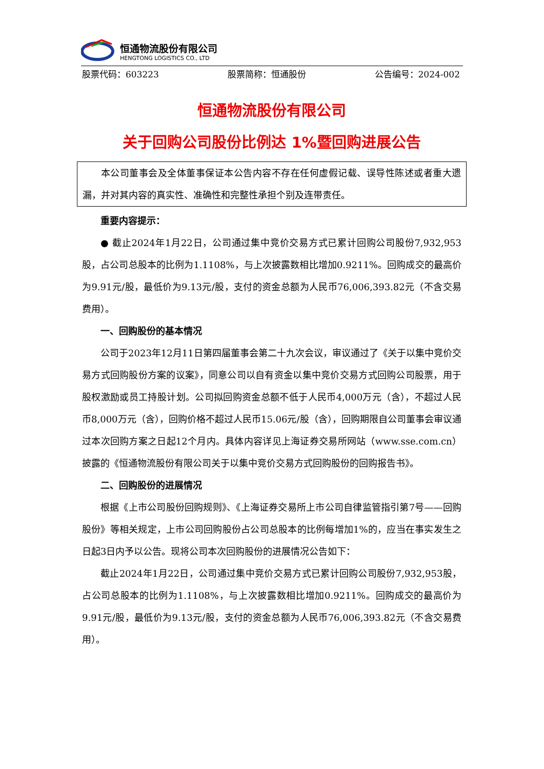恒通物流股份有限公司
HENGTONG LOGISTICS CO., LTD
股票代码：603223 股票简称：恒通股份 公告编号：2024-002
恒通物流股份有限公司
关于回购公司股份比例达 1%暨回购进展公告
本公司董事会及全体董事保证本公告内容不存在任何虚假记载、误导性陈述或者重大遗漏，并对其内容的真实性、准确性和完整性承担个别及连带责任。
重要内容提示：
● 截止2024年1月22日，公司通过集中竞价交易方式已累计回购公司股份7,932,953股，占公司总股本的比例为1.1108%，与上次披露数相比增加0.9211%。回购成交的最高价为9.91元/股，最低价为9.13元/股，支付的资金总额为人民币76,006,393.82元（不含交易费用）。
一、回购股份的基本情况
公司于2023年12月11日第四届董事会第二十九次会议，审议通过了《关于以集中竞价交易方式回购股份方案的议案》，同意公司以自有资金以集中竞价交易方式回购公司股票，用于股权激励或员工持股计划。公司拟回购资金总额不低于人民币4,000万元（含），不超过人民币8,000万元（含），回购价格不超过人民币15.06元/股（含），回购期限自公司董事会审议通过本次回购方案之日起12个月内。具体内容详见上海证券交易所网站（www.sse.com.cn）披露的《恒通物流股份有限公司关于以集中竞价交易方式回购股份的回购报告书》。
二、回购股份的进展情况
根据《上市公司股份回购规则》、《上海证券交易所上市公司自律监管指引第7号——回购股份》等相关规定，上市公司回购股份占公司总股本的比例每增加1%的，应当在事实发生之日起3日内予以公告。现将公司本次回购股份的进展情况公告如下：
截止2024年1月22日，公司通过集中竞价交易方式已累计回购公司股份7,932,953股，占公司总股本的比例为1.1108%，与上次披露数相比增加0.9211%。回购成交的最高价为9.91元/股，最低价为9.13元/股，支付的资金总额为人民币76,006,393.82元（不含交易费用）。